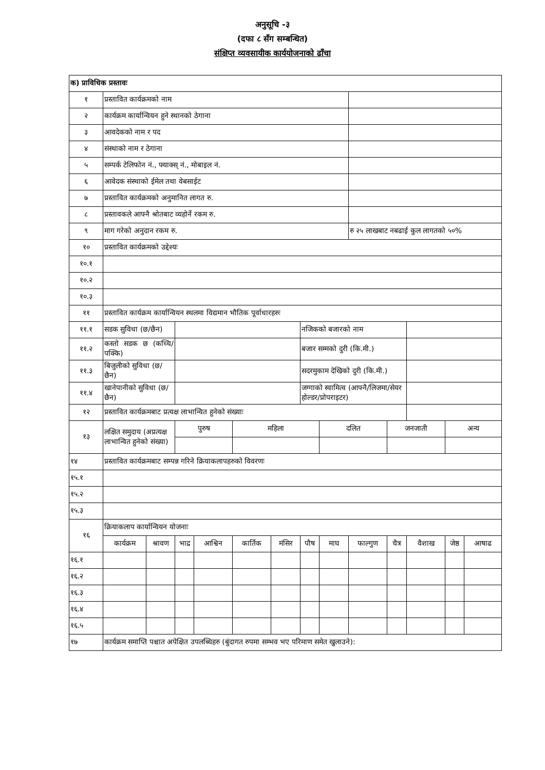अनुसूचि -३
(दफा ८ सँग सम्बन्धित)
संक्षिप्त व्यवसायीक कार्ययोजनाको ढाँचा
| क) प्राविधिक प्रस्तावः | | | | | | | | | | | | | |
| १ | प्रस्तावित कार्यक्रमको नाम | | | | | | | | | | | | |
| २ | कार्यक्रम कार्यान्वियन हुने स्थानको ठेगाना | | | | | | | | | | | | |
| ३ | आवदेकको नाम र पद | | | | | | | | | | | | |
| ४ | संस्थाको नाम र ठेगाना | | | | | | | | | | | | |
| ५ | सम्पर्क टेलिफोन नं., फ्याक्स् नं., मोबाइल नं. | | | | | | | | | | | | |
| ६ | आवेदक संस्थाको ईमेल तथा वेबसाईट | | | | | | | | | | | | |
| ७ | प्रस्तावित कार्यक्रमको अनुमानित लागत रु. | | | | | | | | | | | | |
| ८ | प्रस्तावकले आफ्नै श्रोतबाट व्यहोर्ने रकम रु. | | | | | | | | | | | | |
| ९ | माग गरेको अनुदान रकम रु. | | | | | | | | रु २५ लाखबाट नबढाई कुल लागतको ५०% | | | | |
| १० | प्रस्तावित कार्यक्रमको उद्देश्यः | | | | | | | | | | | | |
| १०.१ | | | | | | | | | | | | | |
| १०.२ | | | | | | | | | | | | | |
| १०.३ | | | | | | | | | | | | | |
| ११ | प्रस्तावित कार्यक्रम कार्यान्वियन स्थलमा विद्यमान भौतिक पूर्वाधारहरुः | | | | | | | | | | | | |
| ११.१ | सडक सुविधा (छ/छैन) | | | | | | नजिकको बजारको नाम | | | | | | |
| ११.२ | कस्तो सडक छ (कच्चि/पक्कि) | | | | | | बजार सम्मको दुरी (कि.मी.) | | | | | | |
| ११.३ | बिजुलीको सुविधा (छ/छैन) | | | | | | सदरमुकाम देखिको दुरी (कि.मी.) | | | | | | |
| ११.४ | खानेपानीको सुविधा (छ/छैन) | | | | | | जग्गाको स्वामित्व (आफ्नै/लिजमा/सेयर होल्डर/प्रोपराइटर) | | | | | | |
| १२ | प्रस्तावित कार्यक्रमबाट प्रत्यक्ष लाभान्वित हुनेको संख्याः | | | | | | | | | | | | |
| १३ | लक्षित समुदाय (अप्रत्यक्ष लाभान्वित हुनेको संख्या) | | पुरुष | | महिला | | | दलित | | जनजाती | | अन्य | |
| १४ | प्रस्तावित कार्यक्रमबाट सम्पन्न गरिने क्रियाकलापहरुको विवरणः | | | | | | | | | | | | |
| १५.१ | | | | | | | | | | | | | |
| १५.२ | | | | | | | | | | | | | |
| १५.३ | | | | | | | | | | | | | |
| १६ | क्रियाकलाप कार्यान्वियन योजनाः | | | | | | | | | | | | |
| | कार्यक्रम | श्रावण | भाद्र | आश्विन | कार्तिक | मंसिर | पौष | माघ | फाल्गुण | चैत्र | वैशाख | जेष्ठ | आषाढ |
| १६.१ | | | | | | | | | | | | | |
| १६.२ | | | | | | | | | | | | | |
| १६.३ | | | | | | | | | | | | | |
| १६.४ | | | | | | | | | | | | | |
| १६.५ | | | | | | | | | | | | | |
| १७ | कार्यक्रम समाप्ति पश्चात अपेक्षित उपलब्धिहरु (बुंदागत रुपमा सम्भव भए परिमाण समेत खुलाउने): | | | | | | | | | | | | |